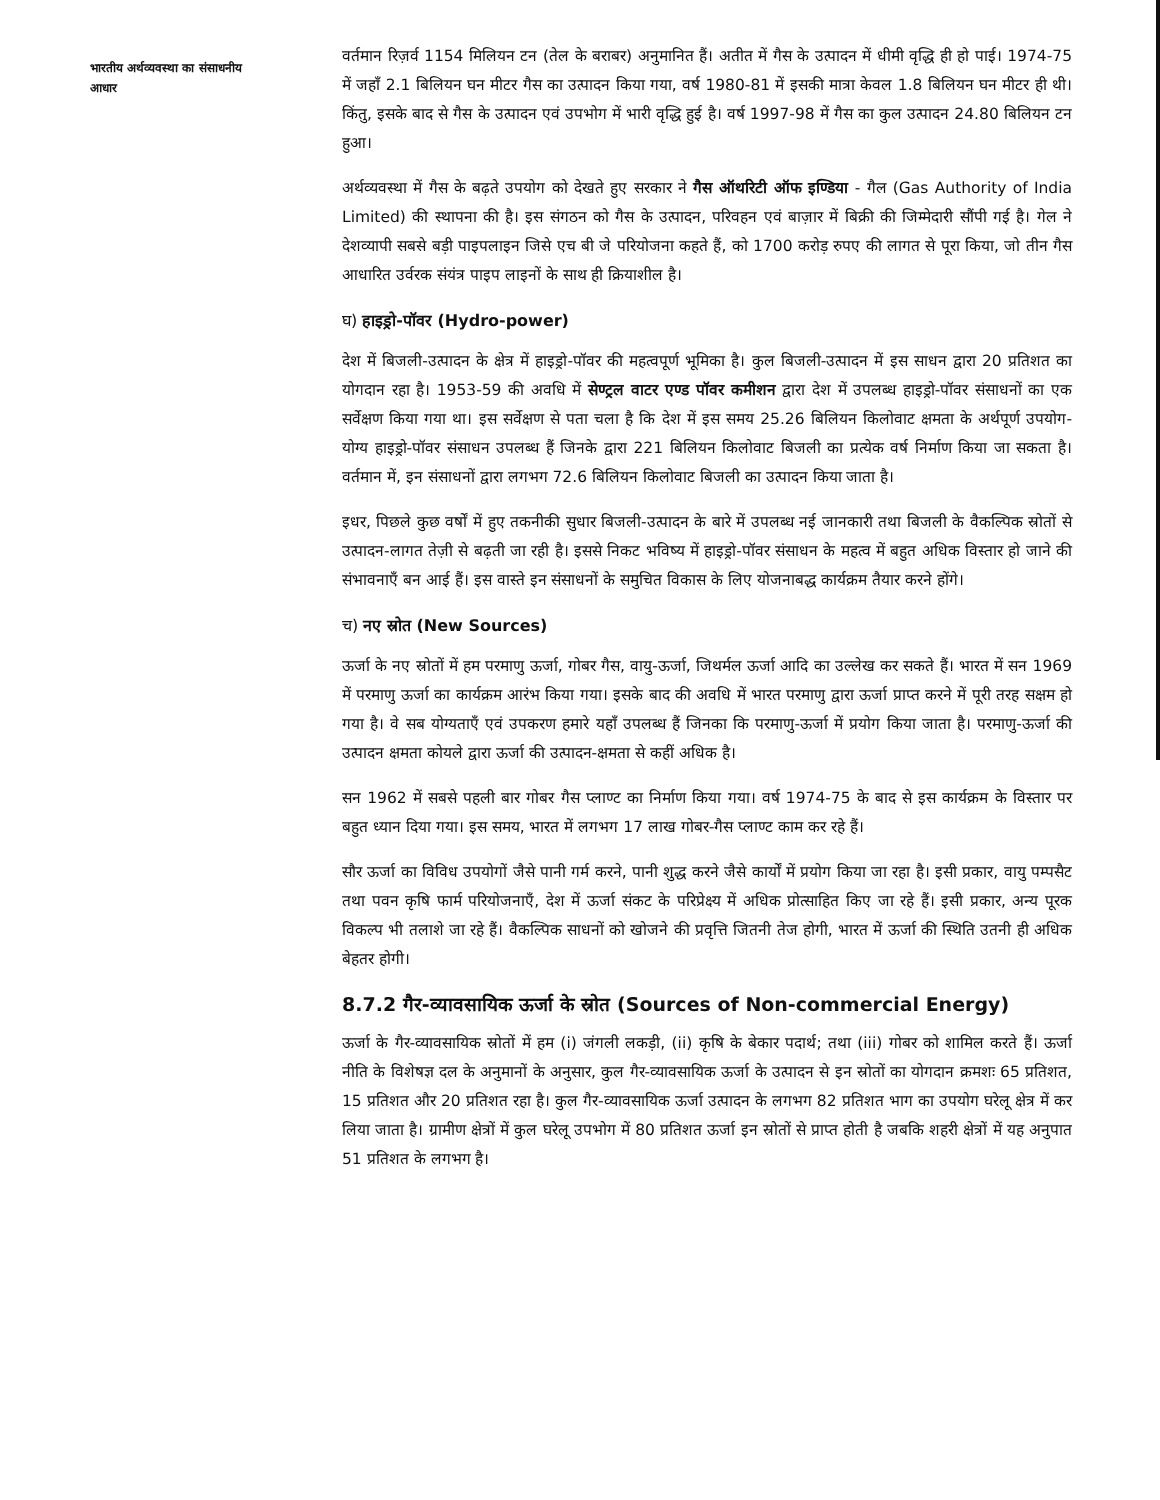भारतीय अर्थव्यवस्था का संसाधनीय आधार
वर्तमान रिज़र्व 1154 मिलियन टन (तेल के बराबर) अनुमानित हैं। अतीत में गैस के उत्पादन में धीमी वृद्धि ही हो पाई। 1974-75 में जहाँ 2.1 बिलियन घन मीटर गैस का उत्पादन किया गया, वर्ष 1980-81 में इसकी मात्रा केवल 1.8 बिलियन घन मीटर ही थी। किंतु, इसके बाद से गैस के उत्पादन एवं उपभोग में भारी वृद्धि हुई है। वर्ष 1997-98 में गैस का कुल उत्पादन 24.80 बिलियन टन हुआ।
अर्थव्यवस्था में गैस के बढ़ते उपयोग को देखते हुए सरकार ने गैस ऑथरिटी ऑफ इण्डिया - गैल (Gas Authority of India Limited) की स्थापना की है। इस संगठन को गैस के उत्पादन, परिवहन एवं बाज़ार में बिक्री की जिम्मेदारी सौंपी गई है। गेल ने देशव्यापी सबसे बड़ी पाइपलाइन जिसे एच बी जे परियोजना कहते हैं, को 1700 करोड़ रुपए की लागत से पूरा किया, जो तीन गैस आधारित उर्वरक संयंत्र पाइप लाइनों के साथ ही क्रियाशील है।
घ) हाइड्रो-पॉवर (Hydro-power)
देश में बिजली-उत्पादन के क्षेत्र में हाइड्रो-पॉवर की महत्वपूर्ण भूमिका है। कुल बिजली-उत्पादन में इस साधन द्वारा 20 प्रतिशत का योगदान रहा है। 1953-59 की अवधि में सेण्ट्रल वाटर एण्ड पॉवर कमीशन द्वारा देश में उपलब्ध हाइड्रो-पॉवर संसाधनों का एक सर्वेक्षण किया गया था। इस सर्वेक्षण से पता चला है कि देश में इस समय 25.26 बिलियन किलोवाट क्षमता के अर्थपूर्ण उपयोग-योग्य हाइड्रो-पॉवर संसाधन उपलब्ध हैं जिनके द्वारा 221 बिलियन किलोवाट बिजली का प्रत्येक वर्ष निर्माण किया जा सकता है। वर्तमान में, इन संसाधनों द्वारा लगभग 72.6 बिलियन किलोवाट बिजली का उत्पादन किया जाता है।
इधर, पिछले कुछ वर्षों में हुए तकनीकी सुधार बिजली-उत्पादन के बारे में उपलब्ध नई जानकारी तथा बिजली के वैकल्पिक स्रोतों से उत्पादन-लागत तेज़ी से बढ़ती जा रही है। इससे निकट भविष्य में हाइड्रो-पॉवर संसाधन के महत्व में बहुत अधिक विस्तार हो जाने की संभावनाएँ बन आई हैं। इस वास्ते इन संसाधनों के समुचित विकास के लिए योजनाबद्ध कार्यक्रम तैयार करने होंगे।
च) नए स्रोत (New Sources)
ऊर्जा के नए स्रोतों में हम परमाणु ऊर्जा, गोबर गैस, वायु-ऊर्जा, जिथर्मल ऊर्जा आदि का उल्लेख कर सकते हैं। भारत में सन 1969 में परमाणु ऊर्जा का कार्यक्रम आरंभ किया गया। इसके बाद की अवधि में भारत परमाणु द्वारा ऊर्जा प्राप्त करने में पूरी तरह सक्षम हो गया है। वे सब योग्यताएँ एवं उपकरण हमारे यहाँ उपलब्ध हैं जिनका कि परमाणु-ऊर्जा में प्रयोग किया जाता है। परमाणु-ऊर्जा की उत्पादन क्षमता कोयले द्वारा ऊर्जा की उत्पादन-क्षमता से कहीं अधिक है।
सन 1962 में सबसे पहली बार गोबर गैस प्लाण्ट का निर्माण किया गया। वर्ष 1974-75 के बाद से इस कार्यक्रम के विस्तार पर बहुत ध्यान दिया गया। इस समय, भारत में लगभग 17 लाख गोबर-गैस प्लाण्ट काम कर रहे हैं।
सौर ऊर्जा का विविध उपयोगों जैसे पानी गर्म करने, पानी शुद्ध करने जैसे कार्यों में प्रयोग किया जा रहा है। इसी प्रकार, वायु पम्पसैट तथा पवन कृषि फार्म परियोजनाएँ, देश में ऊर्जा संकट के परिप्रेक्ष्य में अधिक प्रोत्साहित किए जा रहे हैं। इसी प्रकार, अन्य पूरक विकल्प भी तलाशे जा रहे हैं। वैकल्पिक साधनों को खोजने की प्रवृत्ति जितनी तेज होगी, भारत में ऊर्जा की स्थिति उतनी ही अधिक बेहतर होगी।
8.7.2 गैर-व्यावसायिक ऊर्जा के स्रोत (Sources of Non-commercial Energy)
ऊर्जा के गैर-व्यावसायिक स्रोतों में हम (i) जंगली लकड़ी, (ii) कृषि के बेकार पदार्थ; तथा (iii) गोबर को शामिल करते हैं। ऊर्जा नीति के विशेषज्ञ दल के अनुमानों के अनुसार, कुल गैर-व्यावसायिक ऊर्जा के उत्पादन से इन स्रोतों का योगदान क्रमशः 65 प्रतिशत, 15 प्रतिशत और 20 प्रतिशत रहा है। कुल गैर-व्यावसायिक ऊर्जा उत्पादन के लगभग 82 प्रतिशत भाग का उपयोग घरेलू क्षेत्र में कर लिया जाता है। ग्रामीण क्षेत्रों में कुल घरेलू उपभोग में 80 प्रतिशत ऊर्जा इन स्रोतों से प्राप्त होती है जबकि शहरी क्षेत्रों में यह अनुपात 51 प्रतिशत के लगभग है।